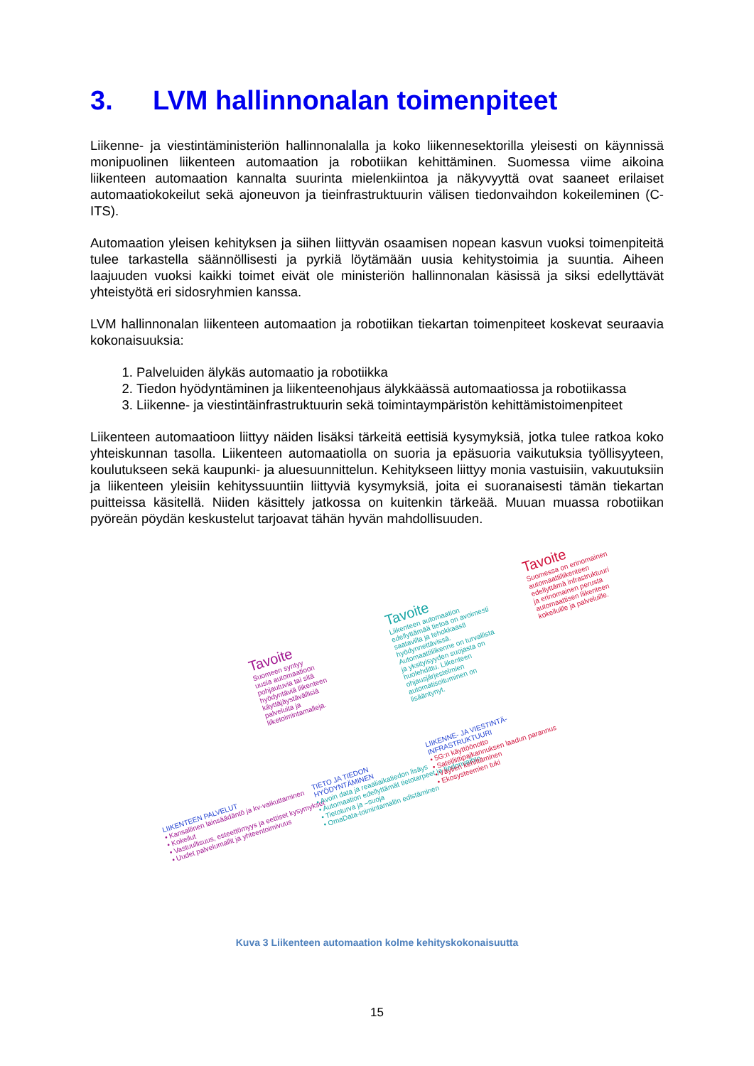3. LVM hallinnonalan toimenpiteet
Liikenne- ja viestintäministeriön hallinnonalalla ja koko liikennesektorilla yleisesti on käynnis­sä monipuolinen liikenteen automaation ja robotiikan kehittäminen. Suomessa viime aikoina liikenteen automaation kannalta suurinta mielenkiintoa ja näkyvyyttä ovat saaneet erilaiset automaatiokokeilut sekä ajoneuvon ja tieinfrastruktuurin välisen tiedonvaihdon kokeileminen (C-ITS).
Automaation yleisen kehityksen ja siihen liittyvän osaamisen nopean kasvun vuoksi toimen­piteitä tulee tarkastella säännöllisesti ja pyrkiä löytämään uusia kehitystoimia ja suuntia. Ai­heen laajuuden vuoksi kaikki toimet eivät ole ministeriön hallinnonalan käsissä ja siksi edel­lyttävät yhteistyötä eri sidosryhmien kanssa.
LVM hallinnonalan liikenteen automaation ja robotiikan tiekartan toimenpiteet koskevat seu­raavia kokonaisuuksia:
1. Palveluiden älykäs automaatio ja robotiikka
2. Tiedon hyödyntäminen ja liikenteenohjaus älykkäässä automaatiossa ja robotiikassa
3. Liikenne- ja viestintäinfrastruktuurin sekä toimintaympäristön kehittämistoimenpiteet
Liikenteen automaatioon liittyy näiden lisäksi tärkeitä eettisiä kysymyksiä, jotka tulee ratkoa koko yhteiskunnan tasolla. Liikenteen automaatiolla on suoria ja epäsuoria vaikutuksia työlli­syyteen, koulutukseen sekä kaupunki- ja aluesuunnittelun. Kehitykseen liittyy monia vastui­siin, vakuutuksiin ja liikenteen yleisiin kehityssuuntiin liittyviä kysymyksiä, joita ei suoranai­sesti tämän tiekartan puitteissa käsitellä. Niiden käsittely jatkossa on kuitenkin tärkeää. Muu­an muassa robotiikan pyöreän pöydän keskustelut tarjoavat tähän hyvän mahdollisuuden.
Tavoite
Suomeen syntyy
uusia automaatioon
pohjautuvia tai sitä
hyödyntäviä liikenteen
käyttäjäystävällisiä
palveluita ja
liiketoimintamalleja.
Tavoite
Liikenteen automaation
edellyttämää tietoa on avoimesti
saatavilla ja tehokkaasti
hyödynnettävissä.
Automaattiliikenne on turvallista
ja yksityisyyden suojasta on
huolehdittu. Liikenteen
ohjausjärjestelmien
automatisoituminen on
lisääntynyt.
Tavoite
Suomessa on erinomainen
automaattiliikenteen
edellyttämä infrastruktuuri
ja erinomainen perusta
automaattisen liikenteen
kokeiluille ja palveluille.
LIIKENTEEN PALVELUT
• Kansallinen lainsäädäntö ja kv-vaikuttaminen
• Kokeilut
• Vastuullisuus, esteettömyys ja eettiset kysymykset
• Uudet palvelumallit ja yhteentoimivuus
TIETO JA TIEDON
HYÖDYNTÄMINEN
• Avoin data ja reaaliaikatiedon lisäys
• Automaation edellyttämät tietotarpeet ja tiedonvaihto
• Tietoturva ja –suoja
• OmaData-toimintamallin edistäminen
LIIKENNE- JA VIESTINTÄ-
INFRASTRUKTUURI
• 5G:n käyttöönotto
• Satelliittipaikannuksen laadun parannus
• Väylien kehittäminen
• Ekosysteemien tuki
Kuva 3 Liikenteen automaation kolme kehityskokonaisuutta
15